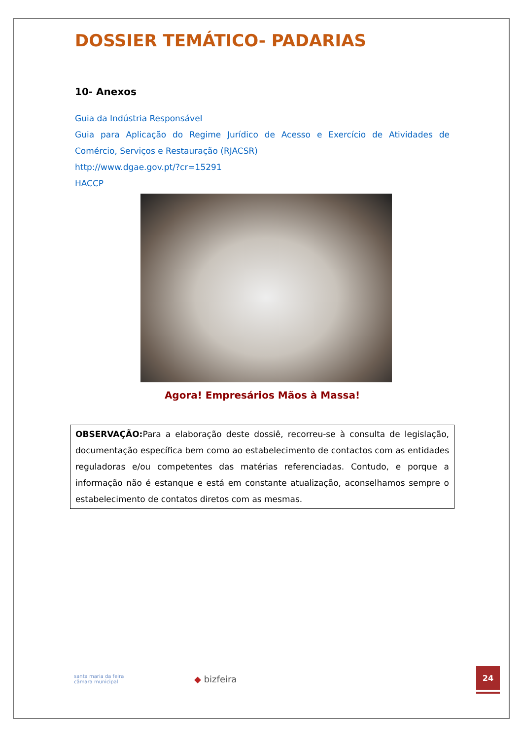DOSSIER TEMÁTICO- PADARIAS
10- Anexos
Guia da Indústria Responsável
Guia para Aplicação do Regime Jurídico de Acesso e Exercício de Atividades de Comércio, Serviços e Restauração (RJACSR)
http://www.dgae.gov.pt/?cr=15291
HACCP
Agora! Empresários Mãos à Massa!
OBSERVAÇÃO: Para a elaboração deste dossiê, recorreu-se à consulta de legislação, documentação específica bem como ao estabelecimento de contactos com as entidades reguladoras e/ou competentes das matérias referenciadas. Contudo, e porque a informação não é estanque e está em constante atualização, aconselhamos sempre o estabelecimento de contatos diretos com as mesmas.
santa maria da feira
câmara municipal
◆ bizfeira
24